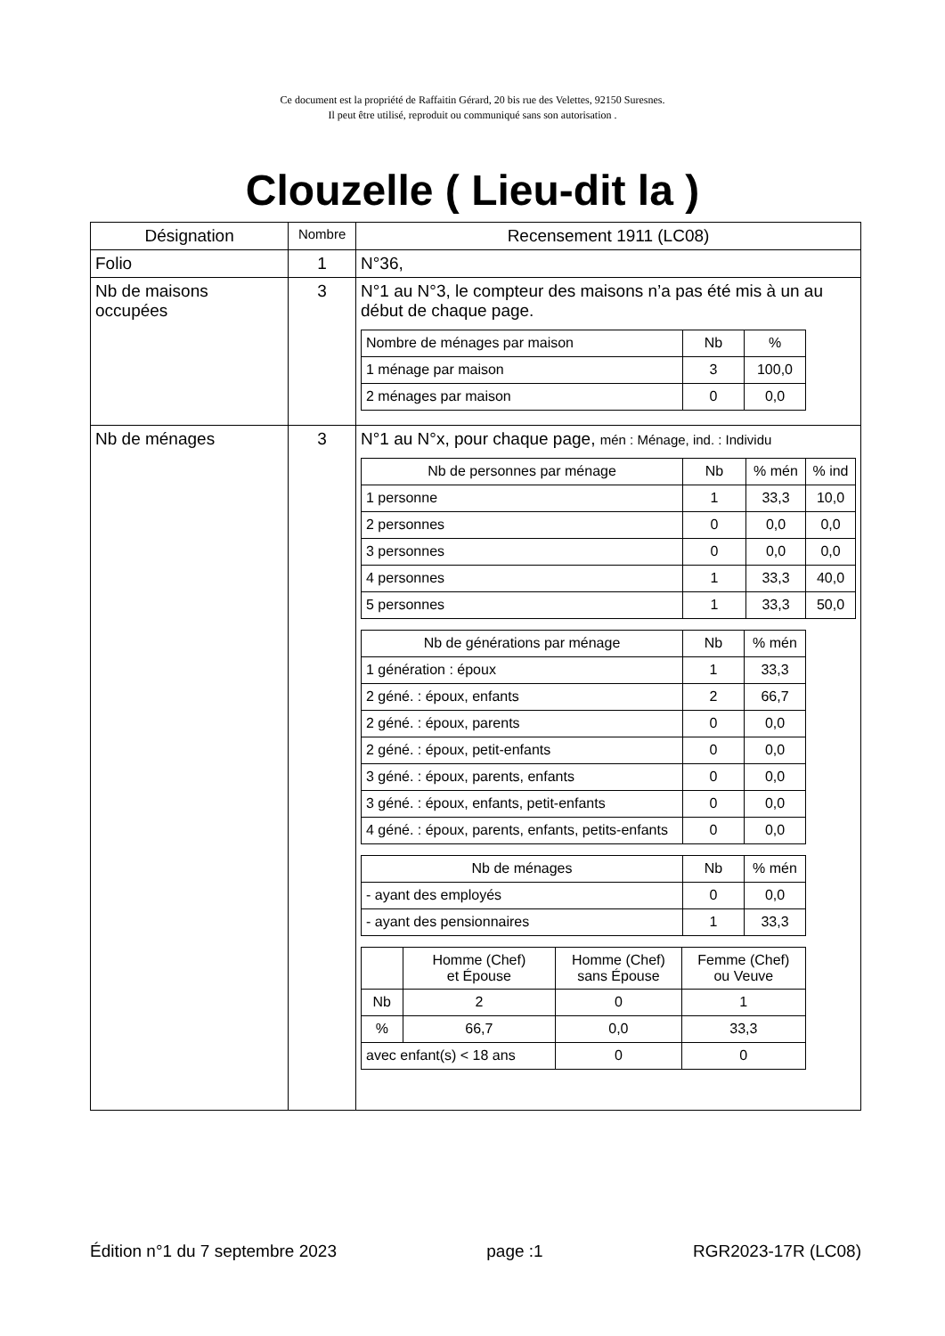Ce document est la propriété de Raffaitin Gérard, 20 bis rue des Velettes, 92150 Suresnes.
Il peut être utilisé, reproduit ou communiqué sans son autorisation .
Clouzelle ( Lieu-dit la )
| Désignation | Nombre | Recensement 1911 (LC08) |
| --- | --- | --- |
| Folio | 1 | N°36, |
| Nb de maisons occupées | 3 | N°1 au N°3, le compteur des maisons n’a pas été mis à un au début de chaque page. / Nombre de ménages par maison / Nb / % / / 1 ménage par maison / 3 / 100,0 / / 2 ménages par maison / 0 / 0,0 / |
| Nb de ménages | 3 | N°1 au N°x, pour chaque page, mén : Ménage, ind. : Individu / Nb de personnes par ménage / Nb / % mén / % ind / / 1 personne / 1 / 33,3 / 10,0 / / 2 personnes / 0 / 0,0 / 0,0 / / 3 personnes / 0 / 0,0 / 0,0 / / 4 personnes / 1 / 33,3 / 40,0 / / 5 personnes / 1 / 33,3 / 50,0 / / Nb de générations par ménage / Nb / % mén / / 1 génération : époux / 1 / 33,3 / / 2 géné. : époux, enfants / 2 / 66,7 / / 2 géné. : époux, parents / 0 / 0,0 / / 2 géné. : époux, petit-enfants / 0 / 0,0 / / 3 géné. : époux, parents, enfants / 0 / 0,0 / / 3 géné. : époux, enfants, petit-enfants / 0 / 0,0 / / 4 géné. : époux, parents, enfants, petits-enfants / 0 / 0,0 / / Nb de ménages / Nb / % mén / / - ayant des employés / 0 / 0,0 / / - ayant des pensionnaires / 1 / 33,3 / / / Homme (Chef) et Épouse / Homme (Chef) sans Épouse / Femme (Chef) ou Veuve / / Nb / 2 / 0 / 1 / / % / 66,7 / 0,0 / 33,3 / / avec enfant(s) < 18 ans / / 0 / 0 / |
Édition n°1 du 7 septembre 2023 page :1 RGR2023-17R (LC08)